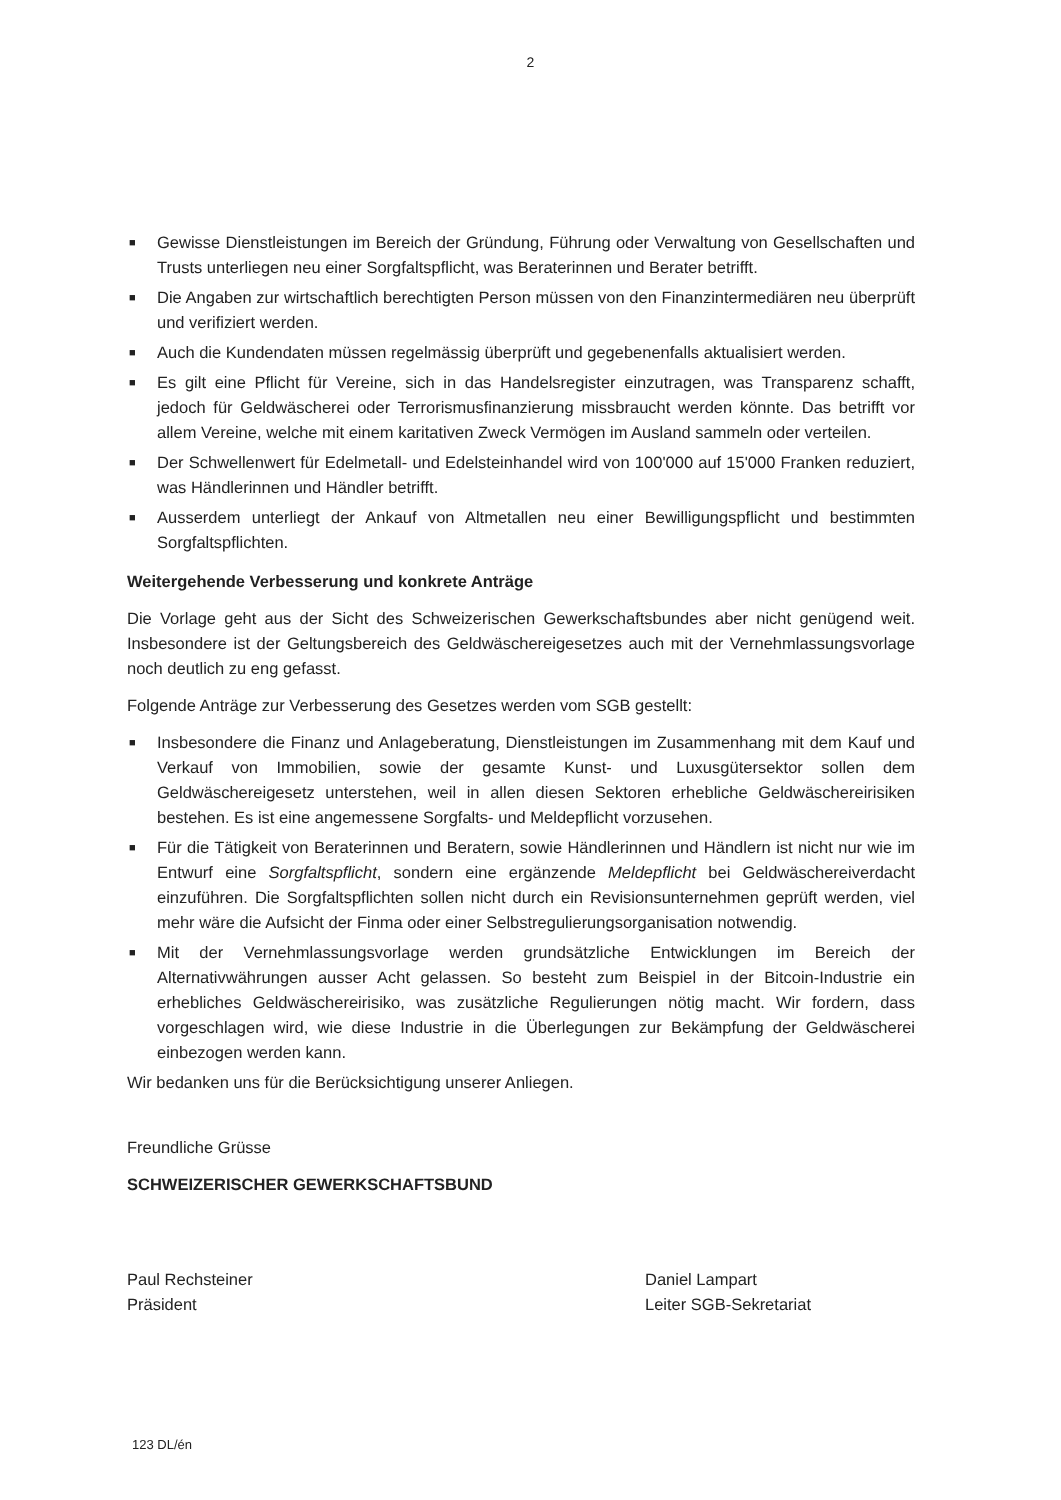2
■ Gewisse Dienstleistungen im Bereich der Gründung, Führung oder Verwaltung von Gesellschaften und Trusts unterliegen neu einer Sorgfaltspflicht, was Beraterinnen und Berater betrifft.
■ Die Angaben zur wirtschaftlich berechtigten Person müssen von den Finanzintermediären neu überprüft und verifiziert werden.
■ Auch die Kundendaten müssen regelmässig überprüft und gegebenenfalls aktualisiert werden.
■ Es gilt eine Pflicht für Vereine, sich in das Handelsregister einzutragen, was Transparenz schafft, jedoch für Geldwäscherei oder Terrorismusfinanzierung missbraucht werden könnte. Das betrifft vor allem Vereine, welche mit einem karitativen Zweck Vermögen im Ausland sammeln oder verteilen.
■ Der Schwellenwert für Edelmetall- und Edelsteinhandel wird von 100'000 auf 15'000 Franken reduziert, was Händlerinnen und Händler betrifft.
■ Ausserdem unterliegt der Ankauf von Altmetallen neu einer Bewilligungspflicht und bestimmten Sorgfaltspflichten.
Weitergehende Verbesserung und konkrete Anträge
Die Vorlage geht aus der Sicht des Schweizerischen Gewerkschaftsbundes aber nicht genügend weit. Insbesondere ist der Geltungsbereich des Geldwäschereigesetzes auch mit der Vernehmlassungsvorlage noch deutlich zu eng gefasst.
Folgende Anträge zur Verbesserung des Gesetzes werden vom SGB gestellt:
■ Insbesondere die Finanz und Anlageberatung, Dienstleistungen im Zusammenhang mit dem Kauf und Verkauf von Immobilien, sowie der gesamte Kunst- und Luxusgütersektor sollen dem Geldwäschereigesetz unterstehen, weil in allen diesen Sektoren erhebliche Geldwäschereirisiken bestehen. Es ist eine angemessene Sorgfalts- und Meldepflicht vorzusehen.
■ Für die Tätigkeit von Beraterinnen und Beratern, sowie Händlerinnen und Händlern ist nicht nur wie im Entwurf eine Sorgfaltspflicht, sondern eine ergänzende Meldepflicht bei Geldwäschereiverdacht einzuführen. Die Sorgfaltspflichten sollen nicht durch ein Revisionsunternehmen geprüft werden, viel mehr wäre die Aufsicht der Finma oder einer Selbstregulierungsorganisation notwendig.
■ Mit der Vernehmlassungsvorlage werden grundsätzliche Entwicklungen im Bereich der Alternativwährungen ausser Acht gelassen. So besteht zum Beispiel in der Bitcoin-Industrie ein erhebliches Geldwäschereirisiko, was zusätzliche Regulierungen nötig macht. Wir fordern, dass vorgeschlagen wird, wie diese Industrie in die Überlegungen zur Bekämpfung der Geldwäscherei einbezogen werden kann.
Wir bedanken uns für die Berücksichtigung unserer Anliegen.
Freundliche Grüsse
SCHWEIZERISCHER GEWERKSCHAFTSBUND
Paul Rechsteiner
Präsident
Daniel Lampart
Leiter SGB-Sekretariat
123 DL/én